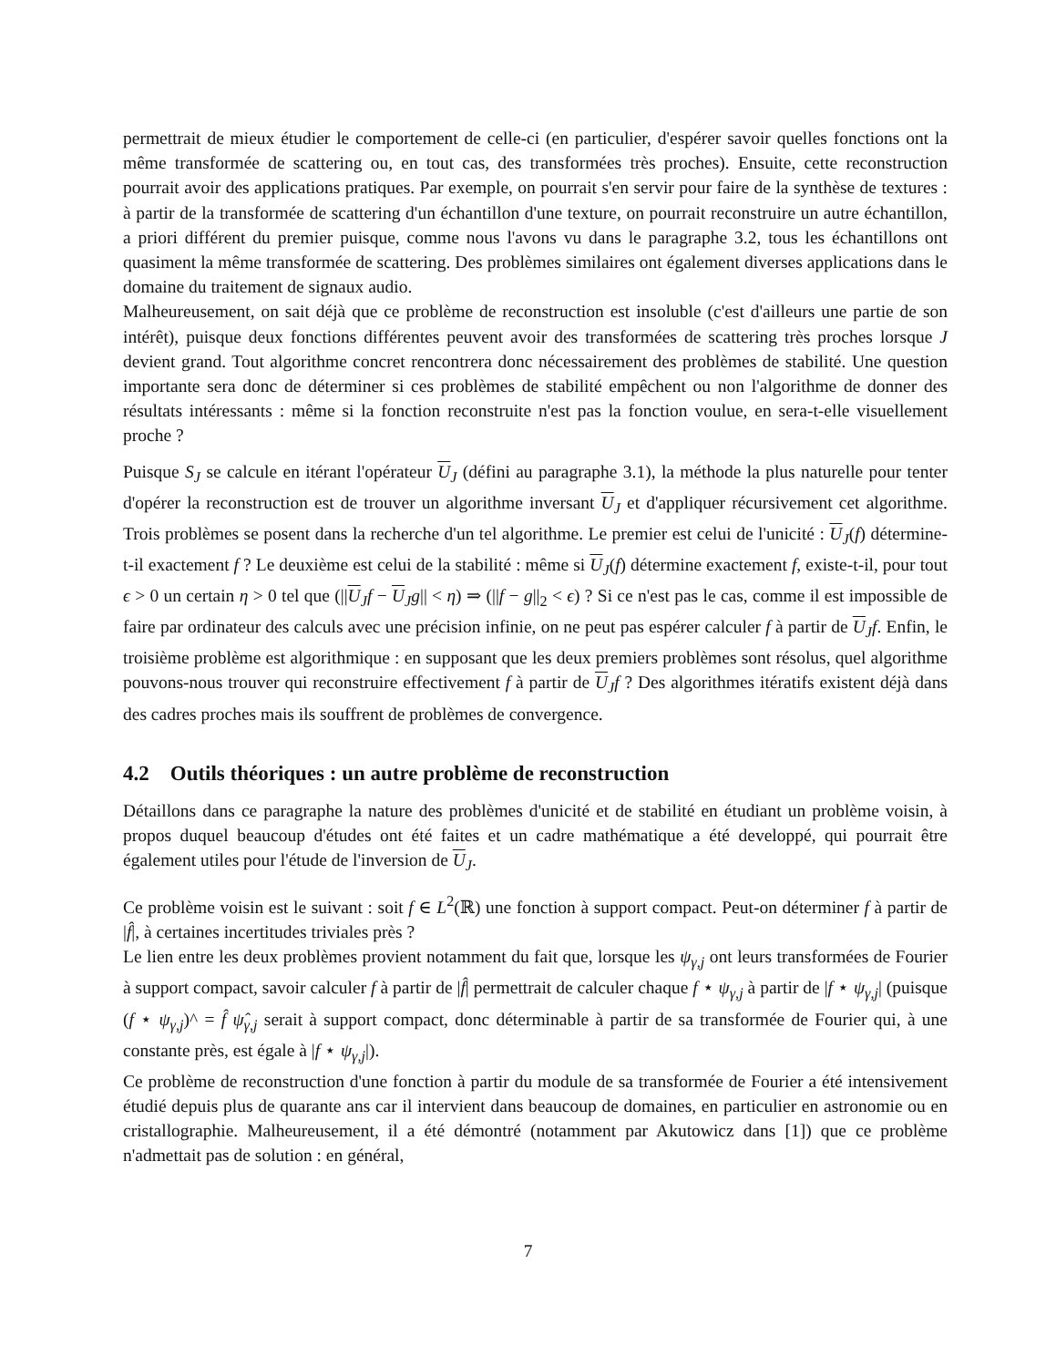permettrait de mieux étudier le comportement de celle-ci (en particulier, d'espérer savoir quelles fonctions ont la même transformée de scattering ou, en tout cas, des transformées très proches). Ensuite, cette reconstruction pourrait avoir des applications pratiques. Par exemple, on pourrait s'en servir pour faire de la synthèse de textures : à partir de la transformée de scattering d'un échantillon d'une texture, on pourrait reconstruire un autre échantillon, a priori différent du premier puisque, comme nous l'avons vu dans le paragraphe 3.2, tous les échantillons ont quasiment la même transformée de scattering. Des problèmes similaires ont également diverses applications dans le domaine du traitement de signaux audio.
Malheureusement, on sait déjà que ce problème de reconstruction est insoluble (c'est d'ailleurs une partie de son intérêt), puisque deux fonctions différentes peuvent avoir des transformées de scattering très proches lorsque J devient grand. Tout algorithme concret rencontrera donc nécessairement des problèmes de stabilité. Une question importante sera donc de déterminer si ces problèmes de stabilité empêchent ou non l'algorithme de donner des résultats intéressants : même si la fonction reconstruite n'est pas la fonction voulue, en sera-t-elle visuellement proche ?
Puisque S<sub>J</sub> se calcule en itérant l'opérateur U<sub>J</sub> (défini au paragraphe 3.1), la méthode la plus naturelle pour tenter d'opérer la reconstruction est de trouver un algorithme inversant U<sub>J</sub> et d'appliquer récursivement cet algorithme. Trois problèmes se posent dans la recherche d'un tel algorithme. Le premier est celui de l'unicité : U<sub>J</sub>(f) détermine-t-il exactement f ? Le deuxième est celui de la stabilité : même si U<sub>J</sub>(f) détermine exactement f, existe-t-il, pour tout ϵ > 0 un certain η > 0 tel que (||U<sub>J</sub>f − U<sub>J</sub>g|| < η) ⇒ (||f − g||<sub>2</sub> < ϵ) ? Si ce n'est pas le cas, comme il est impossible de faire par ordinateur des calculs avec une précision infinie, on ne peut pas espérer calculer f à partir de U<sub>J</sub>f. Enfin, le troisième problème est algorithmique : en supposant que les deux premiers problèmes sont résolus, quel algorithme pouvons-nous trouver qui reconstruire effectivement f à partir de U<sub>J</sub>f ? Des algorithmes itératifs existent déjà dans des cadres proches mais ils souffrent de problèmes de convergence.
4.2 Outils théoriques : un autre problème de reconstruction
Détaillons dans ce paragraphe la nature des problèmes d'unicité et de stabilité en étudiant un problème voisin, à propos duquel beaucoup d'études ont été faites et un cadre mathématique a été developpé, qui pourrait être également utiles pour l'étude de l'inversion de U<sub>J</sub>.
Ce problème voisin est le suivant : soit f ∈ L<sup>2</sup>(ℝ) une fonction à support compact. Peut-on déterminer f à partir de |f̂|, à certaines incertitudes triviales près ?
Le lien entre les deux problèmes provient notamment du fait que, lorsque les ψ<sub>γ,j</sub> ont leurs transformées de Fourier à support compact, savoir calculer f à partir de |f̂| permettrait de calculer chaque f ⋆ ψ<sub>γ,j</sub> à partir de |f ⋆ ψ<sub>γ,j</sub>| (puisque (f ⋆ ψ<sub>γ,j</sub>)^ = f̂ ψ̂<sub>γ,j</sub> serait à support compact, donc déterminable à partir de sa transformée de Fourier qui, à une constante près, est égale à |f ⋆ ψ<sub>γ,j</sub>|).
Ce problème de reconstruction d'une fonction à partir du module de sa transformée de Fourier a été intensivement étudié depuis plus de quarante ans car il intervient dans beaucoup de domaines, en particulier en astronomie ou en cristallographie. Malheureusement, il a été démontré (notamment par Akutowicz dans [1]) que ce problème n'admettait pas de solution : en général,
7